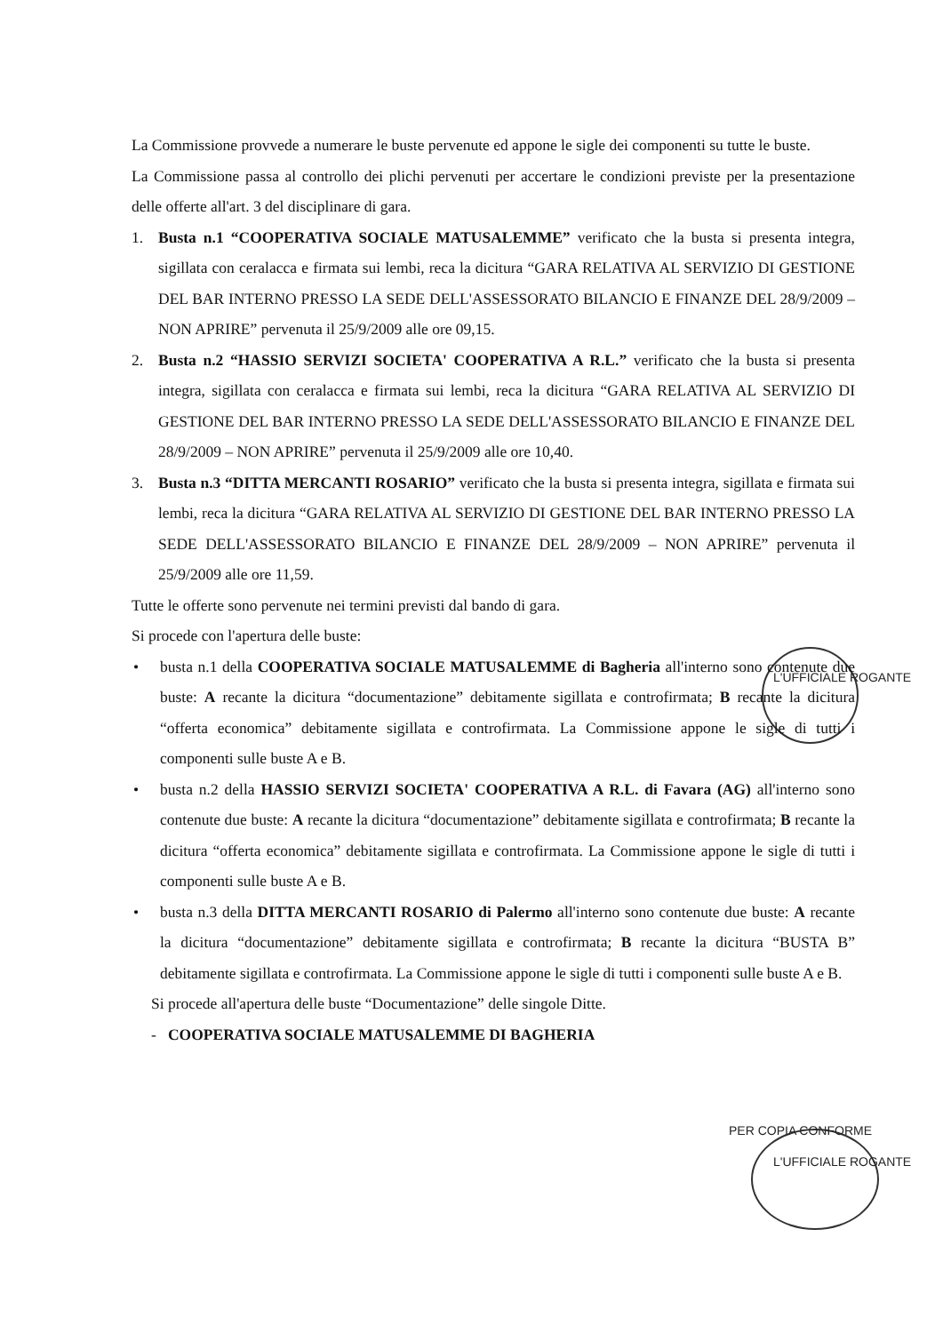La Commissione provvede a numerare le buste pervenute ed appone le sigle dei componenti su tutte le buste.
La Commissione passa al controllo dei plichi pervenuti per accertare le condizioni previste per la presentazione delle offerte all'art. 3 del disciplinare di gara.
1. Busta n.1 “COOPERATIVA SOCIALE MATUSALEMME” verificato che la busta si presenta integra, sigillata con ceralacca e firmata sui lembi, reca la dicitura “GARA RELATIVA AL SERVIZIO DI GESTIONE DEL BAR INTERNO PRESSO LA SEDE DELL'ASSESSORATO BILANCIO E FINANZE DEL 28/9/2009 – NON APRIRE” pervenuta il 25/9/2009 alle ore 09,15.
2. Busta n.2 “HASSIO SERVIZI SOCIETA' COOPERATIVA A R.L.” verificato che la busta si presenta integra, sigillata con ceralacca e firmata sui lembi, reca la dicitura “GARA RELATIVA AL SERVIZIO DI GESTIONE DEL BAR INTERNO PRESSO LA SEDE DELL'ASSESSORATO BILANCIO E FINANZE DEL 28/9/2009 – NON APRIRE” pervenuta il 25/9/2009 alle ore 10,40.
3. Busta n.3 “DITTA MERCANTI ROSARIO” verificato che la busta si presenta integra, sigillata e firmata sui lembi, reca la dicitura “GARA RELATIVA AL SERVIZIO DI GESTIONE DEL BAR INTERNO PRESSO LA SEDE DELL'ASSESSORATO BILANCIO E FINANZE DEL 28/9/2009 – NON APRIRE” pervenuta il 25/9/2009 alle ore 11,59.
Tutte le offerte sono pervenute nei termini previsti dal bando di gara.
Si procede con l'apertura delle buste:
• busta n.1 della COOPERATIVA SOCIALE MATUSALEMME di Bagheria all'interno sono contenute due buste: A recante la dicitura “documentazione” debitamente sigillata e controfirmata; B recante la dicitura “offerta economica” debitamente sigillata e controfirmata. La Commissione appone le sigle di tutti i componenti sulle buste A e B.
• busta n.2 della HASSIO SERVIZI SOCIETA' COOPERATIVA A R.L. di Favara (AG) all'interno sono contenute due buste: A recante la dicitura “documentazione” debitamente sigillata e controfirmata; B recante la dicitura “offerta economica” debitamente sigillata e controfirmata. La Commissione appone le sigle di tutti i componenti sulle buste A e B.
• busta n.3 della DITTA MERCANTI ROSARIO di Palermo all'interno sono contenute due buste: A recante la dicitura “documentazione” debitamente sigillata e controfirmata; B recante la dicitura “BUSTA B” debitamente sigillata e controfirmata. La Commissione appone le sigle di tutti i componenti sulle buste A e B.
Si procede all'apertura delle buste “Documentazione” delle singole Ditte.
- COOPERATIVA SOCIALE MATUSALEMME DI BAGHERIA
L'UFFICIALE ROGANTE
PER COPIA CONFORME
L'UFFICIALE ROGANTE